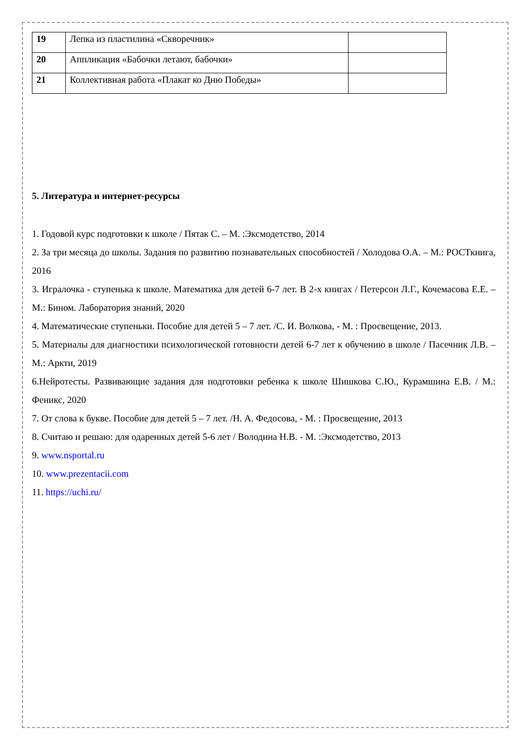| 19 | Лепка из пластилина «Скворечник» | |
| 20 | Аппликация «Бабочки летают, бабочки» | |
| 21 | Коллективная работа «Плакат ко Дню Победы» | |
5. Литература и интернет-ресурсы
1. Годовой курс подготовки к школе / Пятак С. – М. :Эксмодетство, 2014
2. За три месяца до школы. Задания по развитию познавательных способностей / Холодова О.А. – М.: РОСТкнига, 2016
3. Игралочка - ступенька к школе. Математика для детей 6-7 лет. В 2-х книгах / Петерсон Л.Г., Кочемасова Е.Е. – М.: Бином. Лаборатория знаний, 2020
4. Математические ступеньки. Пособие для детей 5 – 7 лет. /С. И. Волкова, - М. : Просвещение, 2013.
5. Материалы для диагностики психологической готовности детей 6-7 лет к обучению в школе / Пасечник Л.В. – М.: Аркти, 2019
6.Нейротесты. Развивающие задания для подготовки ребенка к школе Шишкова С.Ю., Курамшина Е.В. / М.: Феникс, 2020
7. От слова к букве. Пособие для детей 5 – 7 лет. /Н. А. Федосова, - М. : Просвещение, 2013
8. Считаю и решаю: для одаренных детей 5-6 лет / Володина Н.В. - М. :Эксмодетство, 2013
9. www.nsportal.ru
10. www.prezentacii.com
11. https://uchi.ru/